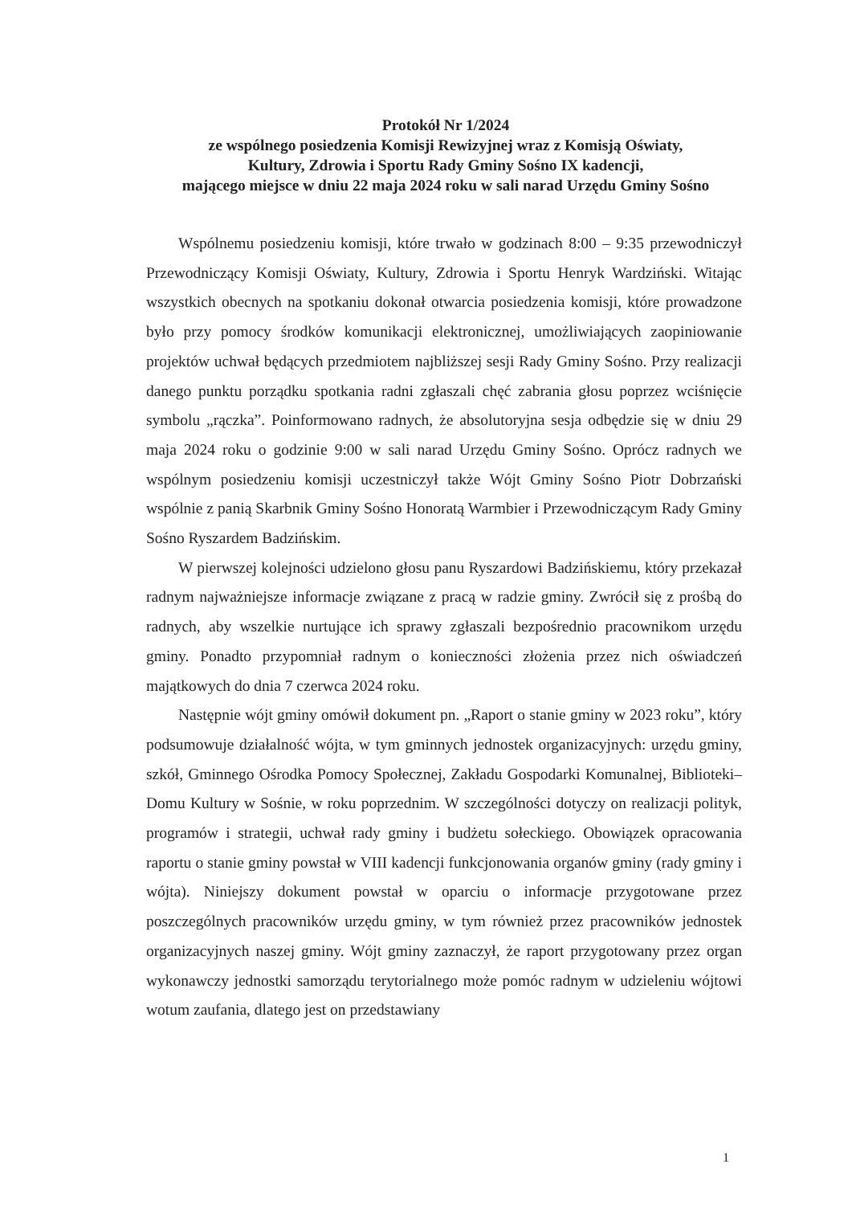Protokół Nr 1/2024
ze wspólnego posiedzenia Komisji Rewizyjnej wraz z Komisją Oświaty,
Kultury, Zdrowia i Sportu Rady Gminy Sośno IX kadencji,
mającego miejsce w dniu 22 maja 2024 roku w sali narad Urzędu Gminy Sośno
Wspólnemu posiedzeniu komisji, które trwało w godzinach 8:00 – 9:35 przewodniczył Przewodniczący Komisji Oświaty, Kultury, Zdrowia i Sportu Henryk Wardziński. Witając wszystkich obecnych na spotkaniu dokonał otwarcia posiedzenia komisji, które prowadzone było przy pomocy środków komunikacji elektronicznej, umożliwiających zaopiniowanie projektów uchwał będących przedmiotem najbliższej sesji Rady Gminy Sośno. Przy realizacji danego punktu porządku spotkania radni zgłaszali chęć zabrania głosu poprzez wciśnięcie symbolu „rączka”. Poinformowano radnych, że absolutoryjna sesja odbędzie się w dniu 29 maja 2024 roku o godzinie 9:00 w sali narad Urzędu Gminy Sośno. Oprócz radnych we wspólnym posiedzeniu komisji uczestniczył także Wójt Gminy Sośno Piotr Dobrzański wspólnie z panią Skarbnik Gminy Sośno Honoratą Warmbier i Przewodniczącym Rady Gminy Sośno Ryszardem Badzińskim.
W pierwszej kolejności udzielono głosu panu Ryszardowi Badzińskiemu, który przekazał radnym najważniejsze informacje związane z pracą w radzie gminy. Zwrócił się z prośbą do radnych, aby wszelkie nurtujące ich sprawy zgłaszali bezpośrednio pracownikom urzędu gminy. Ponadto przypomniał radnym o konieczności złożenia przez nich oświadczeń majątkowych do dnia 7 czerwca 2024 roku.
Następnie wójt gminy omówił dokument pn. „Raport o stanie gminy w 2023 roku”, który podsumowuje działalność wójta, w tym gminnych jednostek organizacyjnych: urzędu gminy, szkół, Gminnego Ośrodka Pomocy Społecznej, Zakładu Gospodarki Komunalnej, Biblioteki–Domu Kultury w Sośnie, w roku poprzednim. W szczególności dotyczy on realizacji polityk, programów i strategii, uchwał rady gminy i budżetu sołeckiego. Obowiązek opracowania raportu o stanie gminy powstał w VIII kadencji funkcjonowania organów gminy (rady gminy i wójta). Niniejszy dokument powstał w oparciu o informacje przygotowane przez poszczególnych pracowników urzędu gminy, w tym również przez pracowników jednostek organizacyjnych naszej gminy. Wójt gminy zaznaczył, że raport przygotowany przez organ wykonawczy jednostki samorządu terytorialnego może pomóc radnym w udzieleniu wójtowi wotum zaufania, dlatego jest on przedstawiany
1